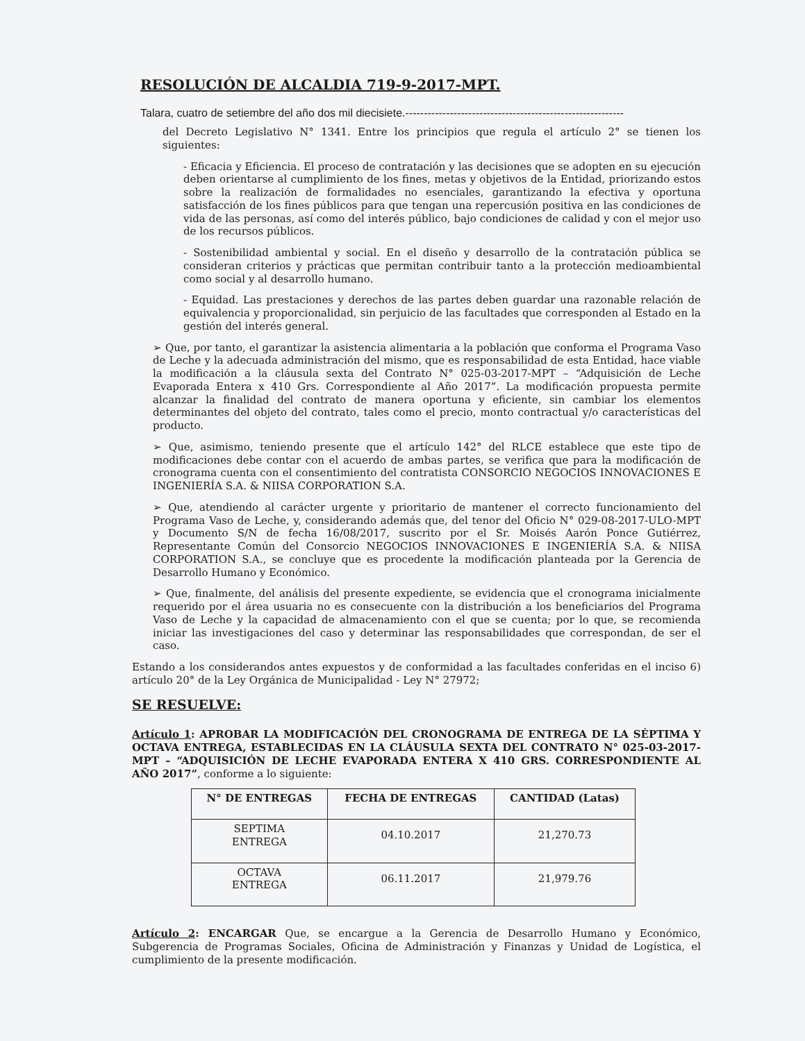RESOLUCIÓN DE ALCALDIA 719-9-2017-MPT.
Talara, cuatro de setiembre del año dos mil diecisiete.-----------------------------------------------------------
del Decreto Legislativo N° 1341. Entre los principios que regula el artículo 2° se tienen los siguientes:
- Eficacia y Eficiencia. El proceso de contratación y las decisiones que se adopten en su ejecución deben orientarse al cumplimiento de los fines, metas y objetivos de la Entidad, priorizando estos sobre la realización de formalidades no esenciales, garantizando la efectiva y oportuna satisfacción de los fines públicos para que tengan una repercusión positiva en las condiciones de vida de las personas, así como del interés público, bajo condiciones de calidad y con el mejor uso de los recursos públicos.
- Sostenibilidad ambiental y social. En el diseño y desarrollo de la contratación pública se consideran criterios y prácticas que permitan contribuir tanto a la protección medioambiental como social y al desarrollo humano.
- Equidad. Las prestaciones y derechos de las partes deben guardar una razonable relación de equivalencia y proporcionalidad, sin perjuicio de las facultades que corresponden al Estado en la gestión del interés general.
➢ Que, por tanto, el garantizar la asistencia alimentaria a la población que conforma el Programa Vaso de Leche y la adecuada administración del mismo, que es responsabilidad de esta Entidad, hace viable la modificación a la cláusula sexta del Contrato N° 025-03-2017-MPT – “Adquisición de Leche Evaporada Entera x 410 Grs. Correspondiente al Año 2017”. La modificación propuesta permite alcanzar la finalidad del contrato de manera oportuna y eficiente, sin cambiar los elementos determinantes del objeto del contrato, tales como el precio, monto contractual y/o características del producto.
➢ Que, asimismo, teniendo presente que el artículo 142° del RLCE establece que este tipo de modificaciones debe contar con el acuerdo de ambas partes, se verifica que para la modificación de cronograma cuenta con el consentimiento del contratista CONSORCIO NEGOCIOS INNOVACIONES E INGENIERÍA S.A. & NIISA CORPORATION S.A.
➢ Que, atendiendo al carácter urgente y prioritario de mantener el correcto funcionamiento del Programa Vaso de Leche, y, considerando además que, del tenor del Oficio N° 029-08-2017-ULO-MPT y Documento S/N de fecha 16/08/2017, suscrito por el Sr. Moisés Aarón Ponce Gutiérrez, Representante Común del Consorcio NEGOCIOS INNOVACIONES E INGENIERÍA S.A. & NIISA CORPORATION S.A., se concluye que es procedente la modificación planteada por la Gerencia de Desarrollo Humano y Económico.
➢ Que, finalmente, del análisis del presente expediente, se evidencia que el cronograma inicialmente requerido por el área usuaria no es consecuente con la distribución a los beneficiarios del Programa Vaso de Leche y la capacidad de almacenamiento con el que se cuenta; por lo que, se recomienda iniciar las investigaciones del caso y determinar las responsabilidades que correspondan, de ser el caso.
Estando a los considerandos antes expuestos y de conformidad a las facultades conferidas en el inciso 6) artículo 20° de la Ley Orgánica de Municipalidad - Ley N° 27972;
SE RESUELVE:
Artículo 1: APROBAR LA MODIFICACIÓN DEL CRONOGRAMA DE ENTREGA DE LA SÉPTIMA Y OCTAVA ENTREGA, ESTABLECIDAS EN LA CLÁUSULA SEXTA DEL CONTRATO N° 025-03-2017-MPT – “ADQUISICIÓN DE LECHE EVAPORADA ENTERA X 410 GRS. CORRESPONDIENTE AL AÑO 2017”, conforme a lo siguiente:
| N° DE ENTREGAS | FECHA DE ENTREGAS | CANTIDAD (Latas) |
| --- | --- | --- |
| SEPTIMA ENTREGA | 04.10.2017 | 21,270.73 |
| OCTAVA ENTREGA | 06.11.2017 | 21,979.76 |
Artículo 2: ENCARGAR Que, se encargue a la Gerencia de Desarrollo Humano y Económico, Subgerencia de Programas Sociales, Oficina de Administración y Finanzas y Unidad de Logística, el cumplimiento de la presente modificación.